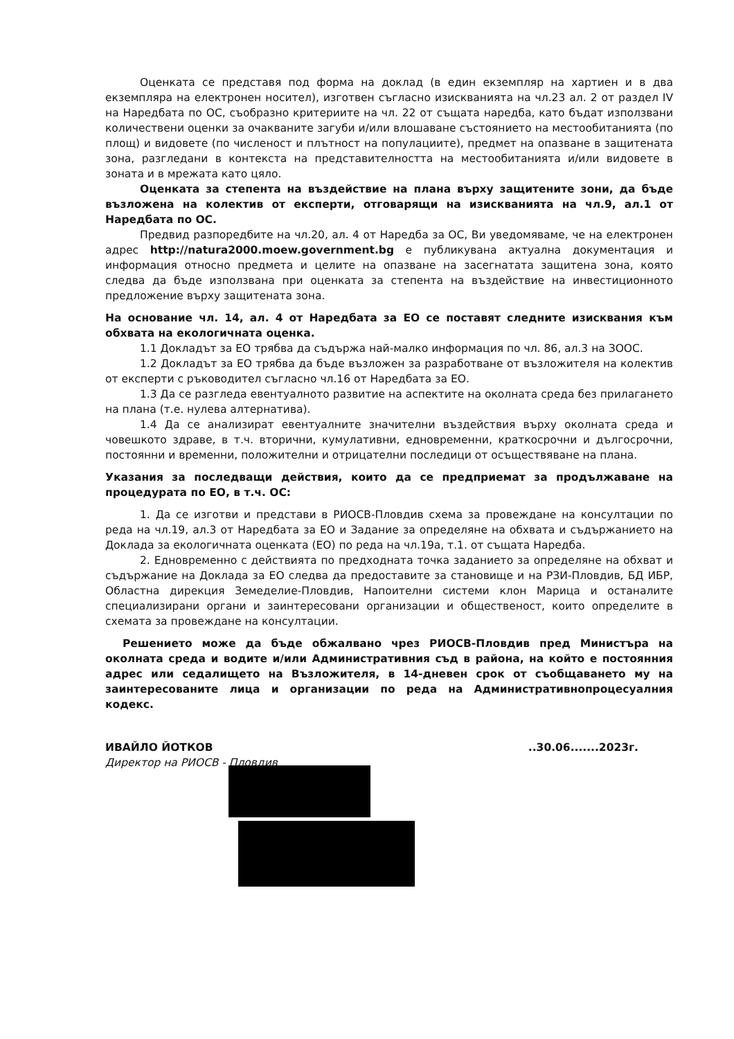Оценката се представя под форма на доклад (в един екземпляр на хартиен и в два екземпляра на електронен носител), изготвен съгласно изискванията на чл.23 ал. 2 от раздел IV на Наредбата по ОС, съобразно критериите на чл. 22 от същата наредба, като бъдат използвани количествени оценки за очакваните загуби и/или влошаване състоянието на местообитанията (по площ) и видовете (по численост и плътност на популациите), предмет на опазване в защитената зона, разгледани в контекста на представителността на местообитанията и/или видовете в зоната и в мрежата като цяло.
Оценката за степента на въздействие на плана върху защитените зони, да бъде възложена на колектив от експерти, отговарящи на изискванията на чл.9, ал.1 от Наредбата по ОС.
Предвид разпоредбите на чл.20, ал. 4 от Наредба за ОС, Ви уведомяваме, че на електронен адрес http://natura2000.moew.government.bg е публикувана актуална документация и информация относно предмета и целите на опазване на засегнатата защитена зона, която следва да бъде използвана при оценката за степента на въздействие на инвестиционното предложение върху защитената зона.
На основание чл. 14, ал. 4 от Наредбата за ЕО се поставят следните изисквания към обхвата на екологичната оценка.
1.1 Докладът за ЕО трябва да съдържа най-малко информация по чл. 86, ал.3 на ЗООС.
1.2 Докладът за ЕО трябва да бъде възложен за разработване от възложителя на колектив от експерти с ръководител съгласно чл.16 от Наредбата за ЕО.
1.3 Да се разгледа евентуалното развитие на аспектите на околната среда без прилагането на плана (т.е. нулева алтернатива).
1.4 Да се анализират евентуалните значителни въздействия върху околната среда и човешкото здраве, в т.ч. вторични, кумулативни, едновременни, краткосрочни и дългосрочни, постоянни и временни, положителни и отрицателни последици от осъществяване на плана.
Указания за последващи действия, които да се предприемат за продължаване на процедурата по ЕО, в т.ч. ОС:
1. Да се изготви и представи в РИОСВ-Пловдив схема за провеждане на консултации по реда на чл.19, ал.3 от Наредбата за ЕО и Задание за определяне на обхвата и съдържанието на Доклада за екологичната оценката (ЕО) по реда на чл.19а, т.1. от същата Наредба.
2. Едновременно с действията по предходната точка заданието за определяне на обхват и съдържание на Доклада за ЕО следва да предоставите за становище и на РЗИ-Пловдив, БД ИБР, Областна дирекция Земеделие-Пловдив, Напоителни системи клон Марица и останалите специализирани органи и заинтересовани организации и общественост, които определите в схемата за провеждане на консултации.
Решението може да бъде обжалвано чрез РИОСВ-Пловдив пред Министъра на околната среда и водите и/или Административния съд в района, на който е постоянния адрес или седалището на Възложителя, в 14-дневен срок от съобщаването му на заинтересованите лица и организации по реда на Административнопроцесуалния кодекс.
ИВАЙЛО ЙОТКОВ
Директор на РИОСВ - Пловдив
..30.06.......2023г.